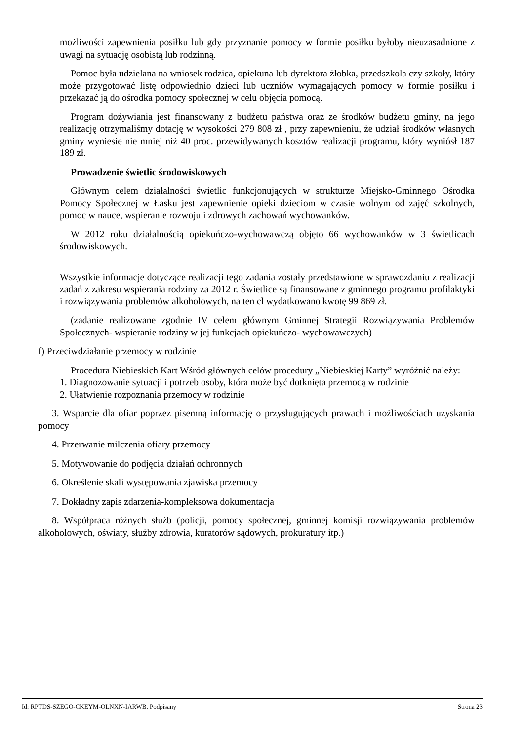możliwości zapewnienia posiłku lub gdy przyznanie pomocy w formie posiłku byłoby nieuzasadnione z uwagi na sytuację osobistą lub rodzinną.
Pomoc była udzielana na wniosek rodzica, opiekuna lub dyrektora żłobka, przedszkola czy szkoły, który może przygotować listę odpowiednio dzieci lub uczniów wymagających pomocy w formie posiłku i przekazać ją do ośrodka pomocy społecznej w celu objęcia pomocą.
Program dożywiania jest finansowany z budżetu państwa oraz ze środków budżetu gminy, na jego realizację otrzymaliśmy dotację w wysokości 279 808 zł , przy zapewnieniu, że udział środków własnych gminy wyniesie nie mniej niż 40 proc. przewidywanych kosztów realizacji programu, który wyniósł 187 189 zł.
Prowadzenie świetlic środowiskowych
Głównym celem działalności świetlic funkcjonujących w strukturze Miejsko-Gminnego Ośrodka Pomocy Społecznej w Łasku jest zapewnienie opieki dzieciom w czasie wolnym od zajęć szkolnych, pomoc w nauce, wspieranie rozwoju i zdrowych zachowań wychowanków.
W 2012 roku działalnością opiekuńczo-wychowawczą objęto 66 wychowanków w 3 świetlicach środowiskowych.
Wszystkie informacje dotyczące realizacji tego zadania zostały przedstawione w sprawozdaniu z realizacji zadań z zakresu wspierania rodziny za 2012 r. Świetlice są finansowane z gminnego programu profilaktyki i rozwiązywania problemów alkoholowych, na ten cl wydatkowano kwotę 99 869 zł.
(zadanie realizowane zgodnie IV celem głównym Gminnej Strategii Rozwiązywania Problemów Społecznych- wspieranie rodziny w jej funkcjach opiekuńczo- wychowawczych)
f) Przeciwdziałanie przemocy w rodzinie
Procedura Niebieskich Kart Wśród głównych celów procedury „Niebieskiej Karty” wyróżnić należy:
1. Diagnozowanie sytuacji i potrzeb osoby, która może być dotknięta przemocą w rodzinie
2. Ułatwienie rozpoznania przemocy w rodzinie
3. Wsparcie dla ofiar poprzez pisemną informację o przysługujących prawach i możliwościach uzyskania pomocy
4. Przerwanie milczenia ofiary przemocy
5. Motywowanie do podjęcia działań ochronnych
6. Określenie skali występowania zjawiska przemocy
7. Dokładny zapis zdarzenia-kompleksowa dokumentacja
8. Współpraca różnych służb (policji, pomocy społecznej, gminnej komisji rozwiązywania problemów alkoholowych, oświaty, służby zdrowia, kuratorów sądowych, prokuratury itp.)
Id: RPTDS-SZEGO-CKEYM-OLNXN-IARWB. Podpisany Strona 23